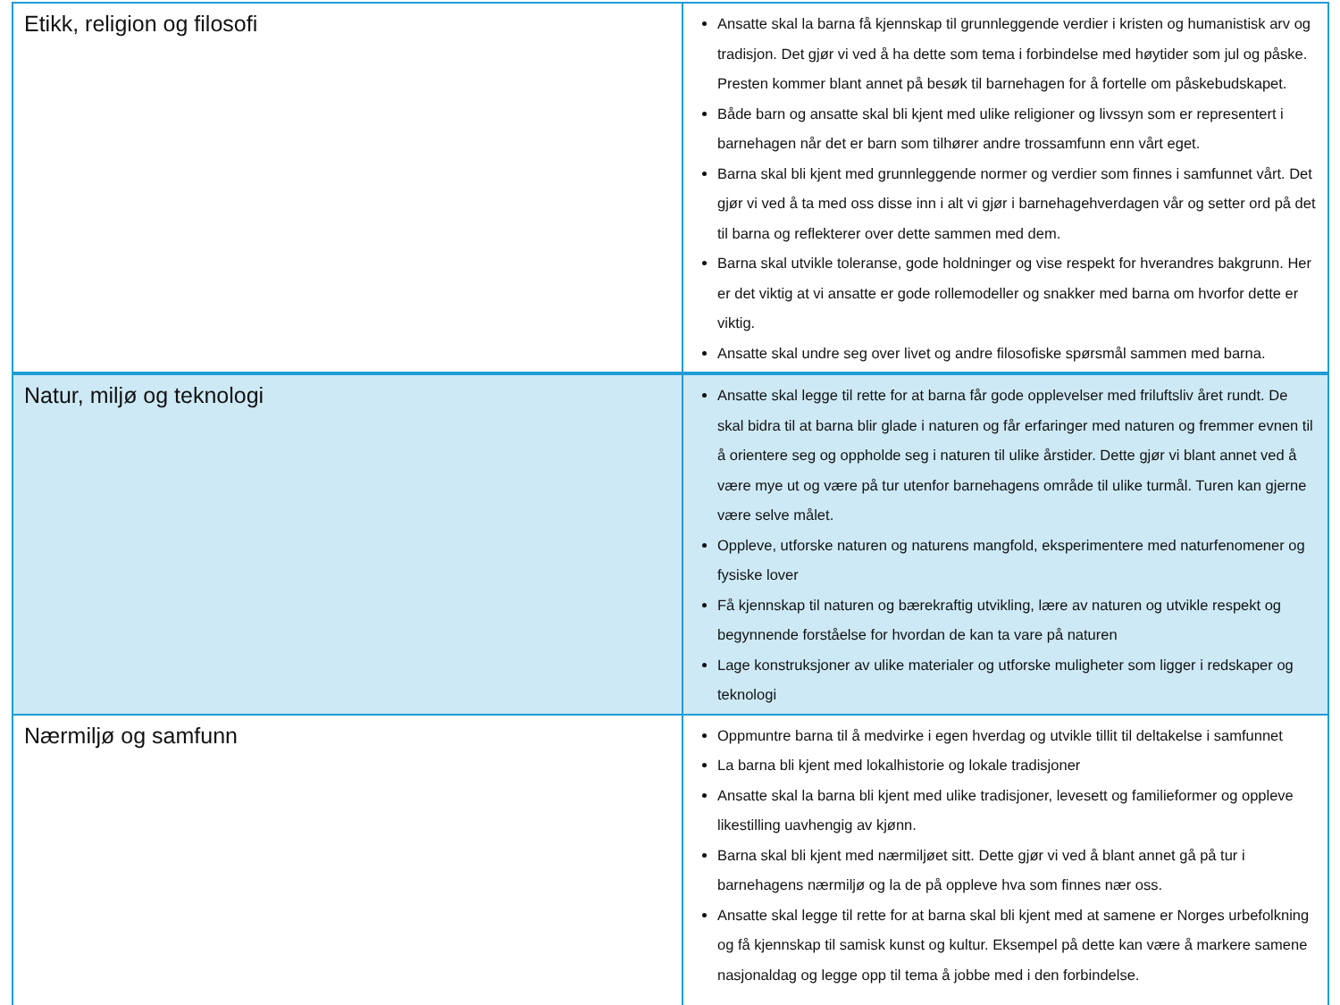| Etikk, religion og filosofi | Ansatte skal la barna få kjennskap til grunnleggende verdier i kristen og humanistisk arv og tradisjon. Det gjør vi ved å ha dette som tema i forbindelse med høytider som jul og påske. Presten kommer blant annet på besøk til barnehagen for å fortelle om påskebudskapet. Både barn og ansatte skal bli kjent med ulike religioner og livssyn som er representert i barnehagen når det er barn som tilhører andre trossamfunn enn vårt eget. Barna skal bli kjent med grunnleggende normer og verdier som finnes i samfunnet vårt. Det gjør vi ved å ta med oss disse inn i alt vi gjør i barnehagehverdagen vår og setter ord på det til barna og reflekterer over dette sammen med dem. Barna skal utvikle toleranse, gode holdninger og vise respekt for hverandres bakgrunn. Her er det viktig at vi ansatte er gode rollemodeller og snakker med barna om hvorfor dette er viktig. Ansatte skal undre seg over livet og andre filosofiske spørsmål sammen med barna. |
| Natur, miljø og teknologi | Ansatte skal legge til rette for at barna får gode opplevelser med friluftsliv året rundt. De skal bidra til at barna blir glade i naturen og får erfaringer med naturen og fremmer evnen til å orientere seg og oppholde seg i naturen til ulike årstider. Dette gjør vi blant annet ved å være mye ut og være på tur utenfor barnehagens område til ulike turmål. Turen kan gjerne være selve målet. Oppleve, utforske naturen og naturens mangfold, eksperimentere med naturfenomener og fysiske lover Få kjennskap til naturen og bærekraftig utvikling, lære av naturen og utvikle respekt og begynnende forståelse for hvordan de kan ta vare på naturen Lage konstruksjoner av ulike materialer og utforske muligheter som ligger i redskaper og teknologi |
| Nærmiljø og samfunn | Oppmuntre barna til å medvirke i egen hverdag og utvikle tillit til deltakelse i samfunnet La barna bli kjent med lokalhistorie og lokale tradisjoner Ansatte skal la barna bli kjent med ulike tradisjoner, levesett og familieformer og oppleve likestilling uavhengig av kjønn. Barna skal bli kjent med nærmiljøet sitt. Dette gjør vi ved å blant annet gå på tur i barnehagens nærmiljø og la de på oppleve hva som finnes nær oss. Ansatte skal legge til rette for at barna skal bli kjent med at samene er Norges urbefolkning og få kjennskap til samisk kunst og kultur. Eksempel på dette kan være å markere samene nasjonaldag og legge opp til tema å jobbe med i den forbindelse. |